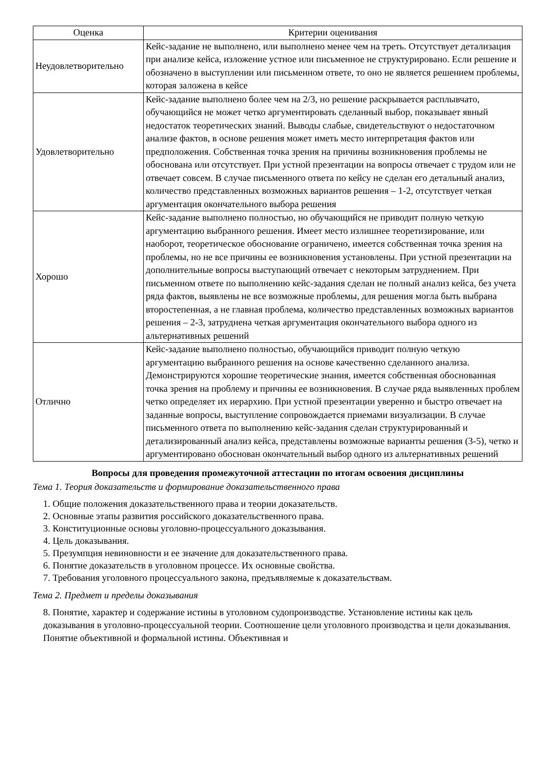| Оценка | Критерии оценивания |
| --- | --- |
| Неудовлетворительно | Кейс-задание не выполнено, или выполнено менее чем на треть. Отсутствует детализация при анализе кейса, изложение устное или письменное не структурировано. Если решение и обозначено в выступлении или письменном ответе, то оно не является решением проблемы, которая заложена в кейсе |
| Удовлетворительно | Кейс-задание выполнено более чем на 2/3, но решение раскрывается расплывчато, обучающийся не может четко аргументировать сделанный выбор, показывает явный недостаток теоретических знаний. Выводы слабые, свидетельствуют о недостаточном анализе фактов, в основе решения может иметь место интерпретация фактов или предположения. Собственная точка зрения на причины возникновения проблемы не обоснована или отсутствует. При устной презентации на вопросы отвечает с трудом или не отвечает совсем. В случае письменного ответа по кейсу не сделан его детальный анализ, количество представленных возможных вариантов решения – 1-2, отсутствует четкая аргументация окончательного выбора решения |
| Хорошо | Кейс-задание выполнено полностью, но обучающийся не приводит полную четкую аргументацию выбранного решения. Имеет место излишнее теоретизирование, или наоборот, теоретическое обоснование ограничено, имеется собственная точка зрения на проблемы, но не все причины ее возникновения установлены. При устной презентации на дополнительные вопросы выступающий отвечает с некоторым затруднением. При письменном ответе по выполнению кейс-задания сделан не полный анализ кейса, без учета ряда фактов, выявлены не все возможные проблемы, для решения могла быть выбрана второстепенная, а не главная проблема, количество представленных возможных вариантов решения – 2-3, затруднена четкая аргументация окончательного выбора одного из альтернативных решений |
| Отлично | Кейс-задание выполнено полностью, обучающийся приводит полную четкую аргументацию выбранного решения на основе качественно сделанного анализа. Демонстрируются хорошие теоретические знания, имеется собственная обоснованная точка зрения на проблему и причины ее возникновения. В случае ряда выявленных проблем четко определяет их иерархию. При устной презентации уверенно и быстро отвечает на заданные вопросы, выступление сопровождается приемами визуализации. В случае письменного ответа по выполнению кейс-задания сделан структурированный и детализированный анализ кейса, представлены возможные варианты решения (3-5), четко и аргументировано обоснован окончательный выбор одного из альтернативных решений |
Вопросы для проведения промежуточной аттестации по итогам освоения дисциплины
Тема 1. Теория доказательств и формирование доказательственного права
1. Общие положения доказательственного права и теории доказательств.
2. Основные этапы развития российского доказательственного права.
3. Конституционные основы уголовно-процессуального доказывания.
4. Цель доказывания.
5. Презумпция невиновности и ее значение для доказательственного права.
6. Понятие доказательств в уголовном процессе. Их основные свойства.
7. Требования уголовного процессуального закона, предъявляемые к доказательствам.
Тема 2. Предмет и пределы доказывания
8. Понятие, характер и содержание истины в уголовном судопроизводстве. Установление истины как цель доказывания в уголовно-процессуальной теории. Соотношение цели уголовного производства и цели доказывания. Понятие объективной и формальной истины. Объективная и